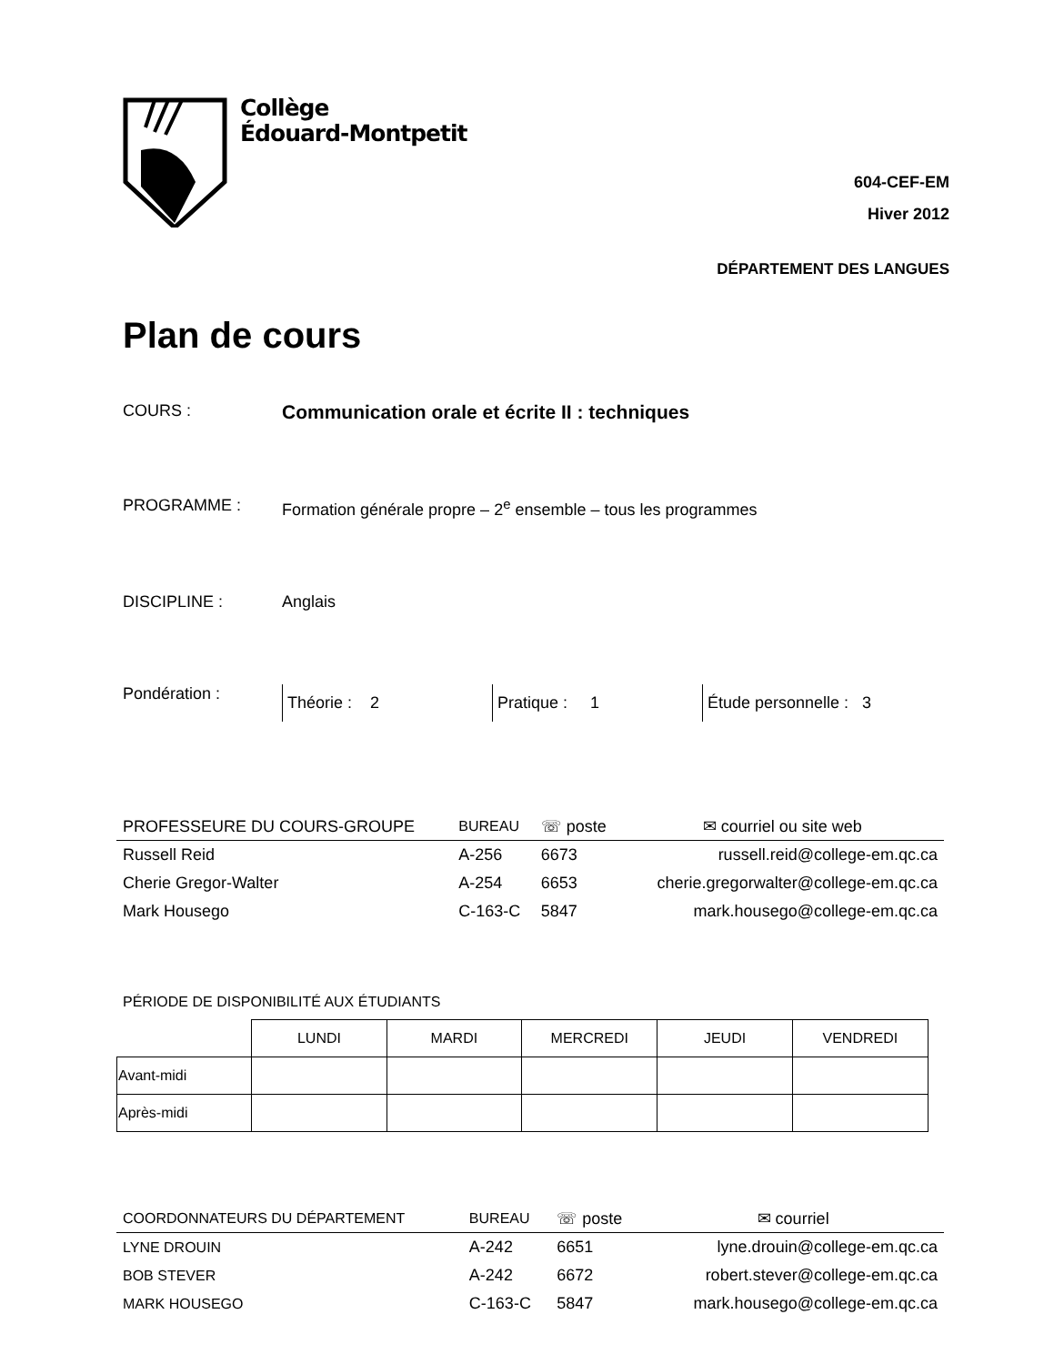Collège
Édouard-Montpetit
604-CEF-EM
Hiver 2012
DÉPARTEMENT DES LANGUES
Plan de cours
COURS :
Communication orale et écrite II : techniques
PROGRAMME : Formation générale propre – 2<sup>e</sup> ensemble – tous les programmes
DISCIPLINE : Anglais
Pondération :
Théorie : 2 Pratique : 1 Étude personnelle : 3
| PROFESSEURE DU COURS-GROUPE | BUREAU | ☏ poste | ✉ courriel ou site web |
| --- | --- | --- | --- |
| Russell Reid | A-256 | 6673 | russell.reid@college-em.qc.ca |
| Cherie Gregor-Walter | A-254 | 6653 | cherie.gregorwalter@college-em.qc.ca |
| Mark Housego | C-163-C | 5847 | mark.housego@college-em.qc.ca |
PÉRIODE DE DISPONIBILITÉ AUX ÉTUDIANTS
| | LUNDI | MARDI | MERCREDI | JEUDI | VENDREDI |
| Avant-midi | | | | | |
| Après-midi | | | | | |
| COORDONNATEURS DU DÉPARTEMENT | BUREAU | ☏ poste | ✉ courriel |
| --- | --- | --- | --- |
| LYNE DROUIN | A-242 | 6651 | lyne.drouin@college-em.qc.ca |
| BOB STEVER | A-242 | 6672 | robert.stever@college-em.qc.ca |
| MARK HOUSEGO | C-163-C | 5847 | mark.housego@college-em.qc.ca |